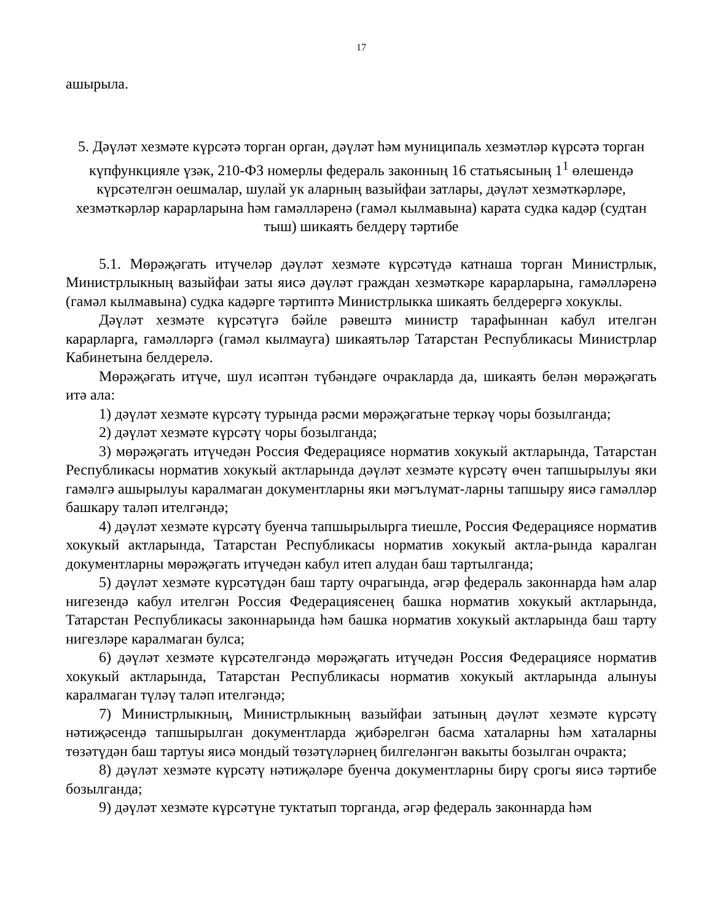17
ашырыла.
5. Дәүләт хезмәте күрсәтә торган орган, дәүләт һәм муниципаль хезмәтләр күрсәтә торган күпфункцияле үзәк, 210-ФЗ номерлы федераль законның 16 статьясының 1<sup>1</sup> өлешендә күрсәтелгән оешмалар, шулай ук аларның вазыйфаи затлары, дәүләт хезмәткәрләре, хезмәткәрләр карарларына һәм гамәлләренә (гамәл кылмавына) карата судка кадәр (судтан тыш) шикаять белдерү тәртибе
5.1. Мөрәҗәгать итүчеләр дәүләт хезмәте күрсәтүдә катнаша торган Министрлык, Министрлыкның вазыйфаи заты яисә дәүләт граждан хезмәткәре карарларына, гамәлләренә (гамәл кылмавына) судка кадәрге тәртиптә Министрлыкка шикаять белдерергә хокуклы.
Дәүләт хезмәте күрсәтүгә бәйле рәвештә министр тарафыннан кабул ителгән карарларга, гамәлләргә (гамәл кылмауга) шикаятьләр Татарстан Республикасы Министрлар Кабинетына белдерелә.
Мөрәҗәгать итүче, шул исәптән түбәндәге очракларда да, шикаять белән мөрәҗәгать итә ала:
1) дәүләт хезмәте күрсәтү турында рәсми мөрәҗәгатьне теркәү чоры бозылганда;
2) дәүләт хезмәте күрсәтү чоры бозылганда;
3) мөрәҗәгать итүчедән Россия Федерациясе норматив хокукый актларында, Татарстан Республикасы норматив хокукый актларында дәүләт хезмәте күрсәтү өчен тапшырылуы яки гамәлгә ашырылуы каралмаган документларны яки мәгълүмат-ларны тапшыру яисә гамәлләр башкару таләп ителгәндә;
4) дәүләт хезмәте күрсәтү буенча тапшырылырга тиешле, Россия Федерациясе норматив хокукый актларында, Татарстан Республикасы норматив хокукый актла-рында каралган документларны мөрәҗәгать итүчедән кабул итеп алудан баш тартылганда;
5) дәүләт хезмәте күрсәтүдән баш тарту очрагында, әгәр федераль законнарда һәм алар нигезендә кабул ителгән Россия Федерациясенең башка норматив хокукый актларында, Татарстан Республикасы законнарында һәм башка норматив хокукый актларында баш тарту нигезләре каралмаган булса;
6) дәүләт хезмәте күрсәтелгәндә мөрәҗәгать итүчедән Россия Федерациясе норматив хокукый актларында, Татарстан Республикасы норматив хокукый актларында алынуы каралмаган түләү таләп ителгәндә;
7) Министрлыкның, Министрлыкның вазыйфаи затының дәүләт хезмәте күрсәтү нәтиҗәсендә тапшырылган документларда җибәрелгән басма хаталарны һәм хаталарны төзәтүдән баш тартуы яисә мондый төзәтүләрнең билгеләнгән вакыты бозылган очракта;
8) дәүләт хезмәте күрсәтү нәтиҗәләре буенча документларны бирү срогы яисә тәртибе бозылганда;
9) дәүләт хезмәте күрсәтүне туктатып торганда, әгәр федераль законнарда һәм